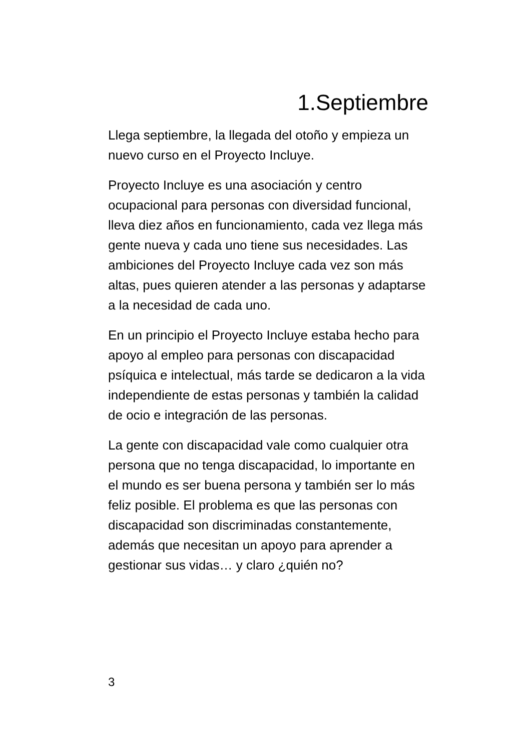1.Septiembre
Llega septiembre, la llegada del otoño y empieza un nuevo curso en el Proyecto Incluye.
Proyecto Incluye es una asociación y centro ocupacional para personas con diversidad funcional, lleva diez años en funcionamiento, cada vez llega más gente nueva y cada uno tiene sus necesidades. Las ambiciones del Proyecto Incluye cada vez son más altas, pues quieren atender a las personas y adaptarse a la necesidad de cada uno.
En un principio el Proyecto Incluye estaba hecho para apoyo al empleo para personas con discapacidad psíquica e intelectual, más tarde se dedicaron a la vida independiente de estas personas y también la calidad de ocio e integración de las personas.
La gente con discapacidad vale como cualquier otra persona que no tenga discapacidad, lo importante en el mundo es ser buena persona y también ser lo más feliz posible. El problema es que las personas con discapacidad son discriminadas constantemente, además que necesitan un apoyo para aprender a gestionar sus vidas… y claro ¿quién no?
3